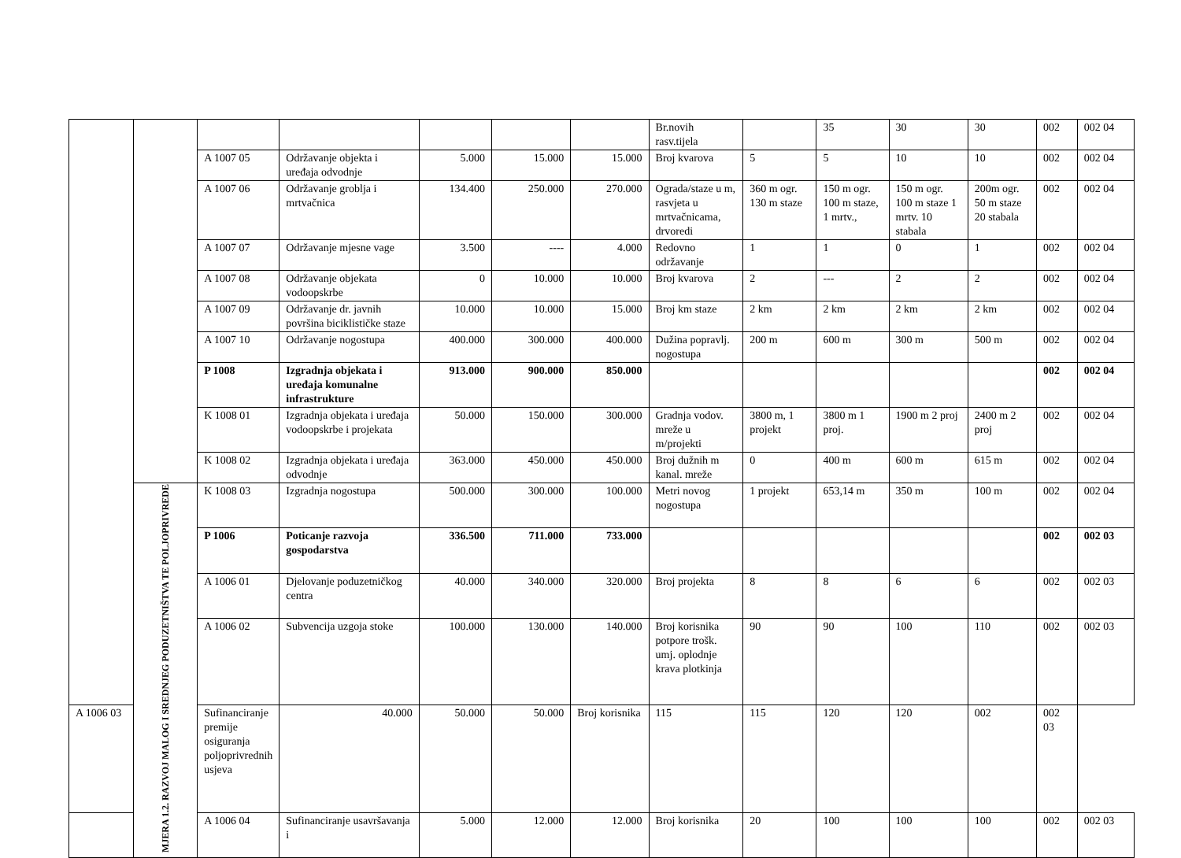| | | | | | | | Br.novih rasv.tijela | | 35 | 30 | 30 | 002 | 002 04 |
| | | A 1007 05 | Održavanje objekta i uređaja odvodnje | 5.000 | 15.000 | 15.000 | Broj kvarova | 5 | 5 | 10 | 10 | 002 | 002 04 |
| | | A 1007 06 | Održavanje groblja i mrtvačnica | 134.400 | 250.000 | 270.000 | Ograda/staze u m, rasvjeta u mrtvačnicama, drvoredi | 360 m ogr. 130 m staze | 150 m ogr. 100 m staze, 1 mrtv., | 150 m ogr. 100 m staze 1 mrtv. 10 stabala | 200m ogr. 50 m staze 20 stabala | 002 | 002 04 |
| | | A 1007 07 | Održavanje mjesne vage | 3.500 | ---- | 4.000 | Redovno održavanje | 1 | 1 | 0 | 1 | 002 | 002 04 |
| | | A 1007 08 | Održavanje objekata vodoopskrbe | 0 | 10.000 | 10.000 | Broj kvarova | 2 | --- | 2 | 2 | 002 | 002 04 |
| | | A 1007 09 | Održavanje dr. javnih površina biciklističke staze | 10.000 | 10.000 | 15.000 | Broj km staze | 2 km | 2 km | 2 km | 2 km | 002 | 002 04 |
| | | A 1007 10 | Održavanje nogostupa | 400.000 | 300.000 | 400.000 | Dužina popravlj. nogostupa | 200 m | 600 m | 300 m | 500 m | 002 | 002 04 |
| | | P 1008 | Izgradnja objekata i uređaja komunalne infrastrukture | 913.000 | 900.000 | 850.000 | | | | | | 002 | 002 04 |
| | | K 1008 01 | Izgradnja objekata i uređaja vodoopskrbe i projekata | 50.000 | 150.000 | 300.000 | Gradnja vodov. mreže u m/projekti | 3800 m, 1 projekt | 3800 m 1 proj. | 1900 m 2 proj | 2400 m 2 proj | 002 | 002 04 |
| | | K 1008 02 | Izgradnja objekata i uređaja odvodnje | 363.000 | 450.000 | 450.000 | Broj dužnih m kanal. mreže | 0 | 400 m | 600 m | 615 m | 002 | 002 04 |
| | MJERA 1.2. RAZVOJ MALOG I SREDNJEG PODUZETNIŠTVA TE POLJOPRIVREDE | K 1008 03 | Izgradnja nogostupa | 500.000 | 300.000 | 100.000 | Metri novog nogostupa | 1 projekt | 653,14 m | 350 m | 100 m | 002 | 002 04 |
| | | P 1006 | Poticanje razvoja gospodarstva | 336.500 | 711.000 | 733.000 | | | | | | 002 | 002 03 |
| | | A 1006 01 | Djelovanje poduzetničkog centra | 40.000 | 340.000 | 320.000 | Broj projekta | 8 | 8 | 6 | 6 | 002 | 002 03 |
| | | A 1006 02 | Subvencija uzgoja stoke | 100.000 | 130.000 | 140.000 | Broj korisnika potpore trošk. umj. oplodnje krava plotkinja | 90 | 90 | 100 | 110 | 002 | 002 03 |
| A 1006 03 | | Sufinanciranje premije osiguranja poljoprivrednih usjeva | 40.000 | 50.000 | 50.000 | Broj korisnika | 115 | 115 | 120 | 120 | 002 | 002 03 | |
| | | A 1006 04 | Sufinanciranje usavršavanja i | 5.000 | 12.000 | 12.000 | Broj korisnika | 20 | 100 | 100 | 100 | 002 | 002 03 |